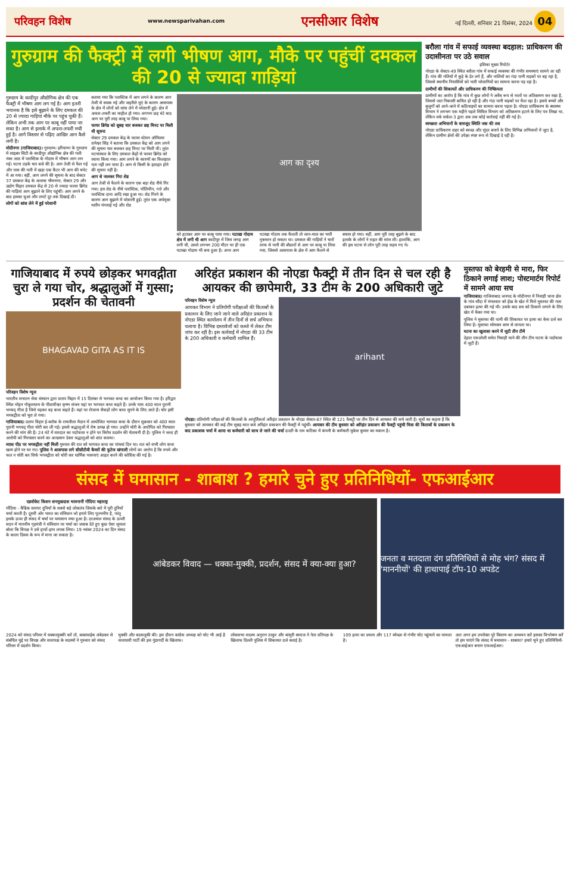परिवहन विशेष www.newsparivahan.com एनसीआर विशेष नई दिल्ली, शनिवार 21 दिसंबर, 2024 04
गुरुग्राम की फैक्ट्री में लगी भीषण आग, मौके पर पहुंचीं दमकल की 20 से ज्यादा गाड़ियां
गुरुग्राम के कादीपुर औद्योगिक क्षेत्र की एक फैक्ट्री में भीषण आग लग गई है। आग इतनी भयानक है कि इसे बुझाने के लिए दमकल की 20 से ज्यादा गाड़ियां मौके पर पहुंच चुकी हैं। लेकिन अभी तक आग पर काबू नहीं पाया जा सका है। आग से इलाके में अफरा-तफरी मची हुई है। आगे विस्तार से पढ़िए आखिर आग कैसे लगी है।
मोदीनगर (गाजियाबाद)। गुरुग्राम। हरियाणा के गुरुग्राम में साइबर सिटी के कादीपुर औद्योगिक क्षेत्र की गली नंबर आठ में प्लास्टिक के गोदाम में भीषण आग लग गई। घटना तड़के चार बजे की है। आग तेजी से फैल गई और पास की गली में खड़ा एक कैंटर भी आग की चपेट में आ गया। वहीं, आग लगने की सूचना के बाद सेक्टर 37 दमकल केंद्र के अलावा भीमनगर, सेक्टर 29 और उद्योग विहार दमकल केंद्र से 20 से ज्यादा फायर ब्रिगेड की गाड़ियां आग बुझाने के लिए पहुंचीं। आग लगने के बाद इसका धुआं और लपटें दूर तक दिखाई दीं।
लोगों को सांस लेने में हुई परेशानी
बताया गया कि प्लास्टिक में आग लगने के कारण आग तेजी से धधक गई और जहरीले धुएं के कारण आसपास के क्षेत्र में लोगों को सांस लेने में परेशानी हुई। क्षेत्र में अफरा-तफरी का माहौल हो गया। लगभग छह घंटे बाद आग पर पूरी तरह काबू पा लिया गया।
फायर ब्रिगेड को सुबह चार बजकर छह मिनट पर मिली थी सूचना
सेक्टर 29 दमकल केंद्र के फायर स्टेशन ऑफिसर रामेश्वर सिंह ने बताया कि दमकल केंद्र को आग लगने की सूचना चार बजकर छह मिनट पर मिली थी। तुरंत घटनास्थल के लिए दमकल केंद्रों से फायर ब्रिगेड को रवाना किया गया। आग लगने के कारणों का फिलहाल पता नहीं लग पाया है। आग से किसी के हताहत होने की सूचना नहीं है।
आग से जलकर गिरा शेड
आग तेजी से फैलने के कारण एक बड़ा शेड नीचे गिर गया। इस शेड के नीचे प्लास्टिक, पॉलिथीन, गत्ते और प्लास्टिक दाना आदि रखा हुआ था। शेड गिरने के कारण आग बुझाने में परेशानी हुई। तुरंत एक अर्थमूवर मशीन मंगवाई गई और शेड
आग का दृश्य
को हटाकर आग पर काबू पाया गया। पटाखा गोदाम क्षेत्र में लगी थी आग कादीपुर में जिस जगह आग लगी थी, उससे लगभग 200 मीटर पर ही एक पटाखा गोदाम भी बना हुआ है। अगर आग
पटाखा गोदाम तक फैलती तो जान-माल का भारी नुकसान हो सकता था। दमकल की गाड़ियों ने चारों तरफ से पानी की बौछारों से आग पर काबू पा लिया गया, जिससे आसपास के क्षेत्र में आग फैलने से
बचाव हो गया। वहीं, आग पूरी तरह बुझने के बाद इलाके के लोगों ने राहत की सांस ली। हालांकि, आग की इस घटना से लोग पूरी तरह सहम गए थे।
बरौला गांव में सफाई व्यवस्था बदहाल: प्राधिकरण की उदासीनता पर उठे सवाल
इशिका मुख्य रिपोर्टर
नोएडा के सेक्टर-49 स्थित बरौला गांव में सफाई व्यवस्था की गंभीर समस्याएं सामने आ रही हैं। गांव की गलियों में कूड़े के ढेर लगे हैं, और नालियों का गंदा पानी सड़कों पर बह रहा है, जिससे स्थानीय निवासियों को भारी परेशानियों का सामना करना पड़ रहा है।
ग्रामीणों की शिकायतें और प्राधिकरण की निष्क्रियता
ग्रामीणों का आरोप है कि गांव में कुछ लोगों ने अवैध रूप से नालों पर अतिक्रमण कर रखा है, जिससे जल निकासी बाधित हो रही है और गंदा पानी सड़कों पर फैल रहा है। इससे बच्चों और बुजुर्गों को आने-जाने में कठिनाइयों का सामना करना पड़ता है। नोएडा प्राधिकरण के स्वास्थ्य विभाग ने लगभग एक महीने पहले सिविल विभाग को अतिक्रमण हटाने के लिए पत्र लिखा था, लेकिन वर्क सर्कल-3 द्वारा अब तक कोई कार्रवाई नहीं की गई है।
स्वच्छता अभियानों के बावजूद स्थिति जस की तस
नोएडा प्राधिकरण शहर को स्वच्छ और सुंदर बनाने के लिए विभिन्न अभियानों में जुटा है, लेकिन ग्रामीण क्षेत्रों की उपेक्षा स्पष्ट रूप से दिखाई दे रही है।
गाजियाबाद में रुपये छोड़कर भगवद्गीता चुरा ले गया चोर, श्रद्धालुओं में गुस्सा; प्रदर्शन की चेतावनी
BHAGAVAD GITA AS IT IS
परिवहन विशेष न्यूज
भारतीय सनातन सेवा संस्थान द्वारा प्रताप विहार में 15 दिसंबर से भागवत कथा का आयोजन किया गया है। हरिद्वार स्थित मोहन गोकुलधाम के पीठाधीश्वर कृष्ण संजय यहां पर भागवत कथा कहते हैं। उनके पास 400 साल पुरानी भगवद् गीता है जिसे पढ़कर वह कथा कहते हैं। यहां पर रोजाना सैकड़ों लोग कथा सुनने के लिए आते हैं। चोर इसी भगवद्गीता को चुरा ले गया।
गाजियाबाद। प्रताप विहार ई-ब्लॉक के रामलीला मैदान में आयोजित भागवत कथा के दौरान शुक्रवार को 400 साल पुरानी भगवद् गीता चोरी कर ली गई। इससे श्रद्धालुओं में रोष उत्पन्न हो गया। उन्होंने चोरी के आरोपित को गिरफ्तार करने की मांग की है। 24 घंटे में वारदात का पर्दाफाश न होने पर विरोध प्रदर्शन की चेतावनी दी है। पुलिस ने जल्द ही आरोपी को गिरफ्तार करने का आश्वासन देकर श्रद्धालुओं को शांत कराया।
व्यास पीठ पर भगवद्गीता नहीं मिली गुरुवार की रात को भागवत कथा का पांचवां दिन था। रात को सभी लोग कथा खत्म होने पर घर गए। पुलिस ने आसपास लगे सीसीटीवी कैमरों की फुटेज खंगाली लोगों का आरोप है कि रुपये और फल न चोरी कर सिर्फ भगवद्गीता को चोरी कर धार्मिक भावनाएं आहत करने की कोशिश की गई है।
अरिहंत प्रकाशन की नोएडा फैक्ट्री में तीन दिन से चल रही है आयकर की छापेमारी, 33 टीम के 200 अधिकारी जुटे
परिवहन विशेष न्यूज
आयकर विभाग ने प्रतियोगी परीक्षाओं की किताबों के प्रकाशन के लिए जाने जाने वाले अरिहंत प्रकाशन के नोएडा स्थित कार्यालय में तीन दिनों से सर्च अभियान चलाया है। विभिन्न दस्तावेजों को कब्जे में लेकर टीम जांच कर रही है। इस कार्रवाई में नोएडा की 33 टीम के 200 अधिकारी व कर्मचारी शामिल हैं।
arihant
नोएडा। प्रतियोगी परीक्षाओं की किताबों के आपूर्तिकर्ता अरिहंत प्रकाशन के नोएडा सेक्टर-67 स्थित बी 121 फैक्ट्री पर तीन दिन से आयकर की सर्च जारी है। सूत्रों का कहना है कि बुधवार को आयकर की कई टीम सुबह सात बजे अरिहंत प्रकाशन की फैक्ट्री में पहुंचीं। आयकर की टीम बुधवार को अरिहंत प्रकाशन की फैक्ट्री पहुंची चित्रा की किताबों के प्रकाशन के बाद प्रकाशक चर्चा में आया था कर्मचारी को साथ ले जाने की चर्चा दादरी के राम वाटिका में कंपनी के कर्मचारी मुकेश कुमार का मकान है।
मुस्तफा को बेरहमी से मारा, फिर ठिकाने लगाई लाश; पोस्टमार्टम रिपोर्ट में सामने आया सच
गाजियाबाद। गाजियाबाद जनपद के मोदीनगर में निवाड़ी थाना क्षेत्र के गांव सौंदा में मंगलवार को ईंख के खेत में मिले मुस्तफा की गला दबाकर हत्या की गई थी। उसके बाद शव को ठिकाने लगाने के लिए खेत में फेंका गया था।
पुलिस ने मुस्तफा की पत्नी की शिकायत पर हत्या का केस दर्ज कर लिया है। मुस्तफा सोमवार शाम से लापता था।
घटना का खुलासा करने में जुटी तीन टीमें
देहात एसओजी समेत निवाड़ी थाने की तीन टीम घटना के पर्दाफाश में जुटी हैं।
संसद में घमासान - शाबाश ? हमारे चुने हुए प्रतिनिधियों- एफआईआर
एडवोकेट किशन सनमुखदास भावनानीं गोंदिया महाराष्ट्र
गोंदिया - वैश्विक स्तरपर दुनियाँ के सबसे बड़े लोकतंत्र जिसके बारे में पूरी दुनियाँ चर्चा करती है। दूसरी ओर भारत का संविधान जो हमारे लिए पूज्यनीय है, परंतु इसके ऊपर ही संसद में चर्चा पर घमासान मचा हुआ है। दरअसल संसद के ऊपरी सदन में माननीय गृहमंत्री ने संविधान पर चर्चा का जवाब देते हुए कुछ ऐसा जुमला बोला कि विपक्ष ने उसे हाथों-हाथ लपक लिया। 19 नवंबर 2024 का दिन संसद के काला दिवस के रूप में माना जा सकता है।
आंबेडकर विवाद — धक्का-मुक्की, प्रदर्शन, संसद में क्या-क्या हुआ?
जनता व मतदाता दंग प्रतिनिधियों से मोह भंग? संसद में 'माननीयों' की हाथापाई टॉप-10 अपडेट
2024 को संसद परिसर में धक्कामुक्की करें तो, बाबासाहेब अंबेडकर से संबंधित मुद्दे पर विपक्ष और सत्तापक्ष के सदस्यों ने गुरुवार को संसद परिसर में प्रदर्शन किया।
मुक्की और बदसलूकी की। इस दौरान कांग्रेस अध्यक्ष को चोट भी आई है सत्ताधारी पार्टी की इस गुंडागर्दी के खिलाफ।
लोकसभा सदस्य अनुराग ठाकुर और बांसुरी स्वराज ने नेता प्रतिपक्ष के खिलाफ दिल्ली पुलिस में शिकायत दर्ज कराई है।
109 हत्या का प्रयास और 117 स्वेच्छा से गंभीर चोट पहुंचाने का मामला है।
अतः अगर हम उपरोक्त पूरे विवरण का अध्ययन करें इसका विश्लेषण करें तो हम पाएंगे कि संसद में घमासान - शाबाश? हमारे चुने हुए प्रतिनिधियों- एफआईआर बनाम एफआईआर।